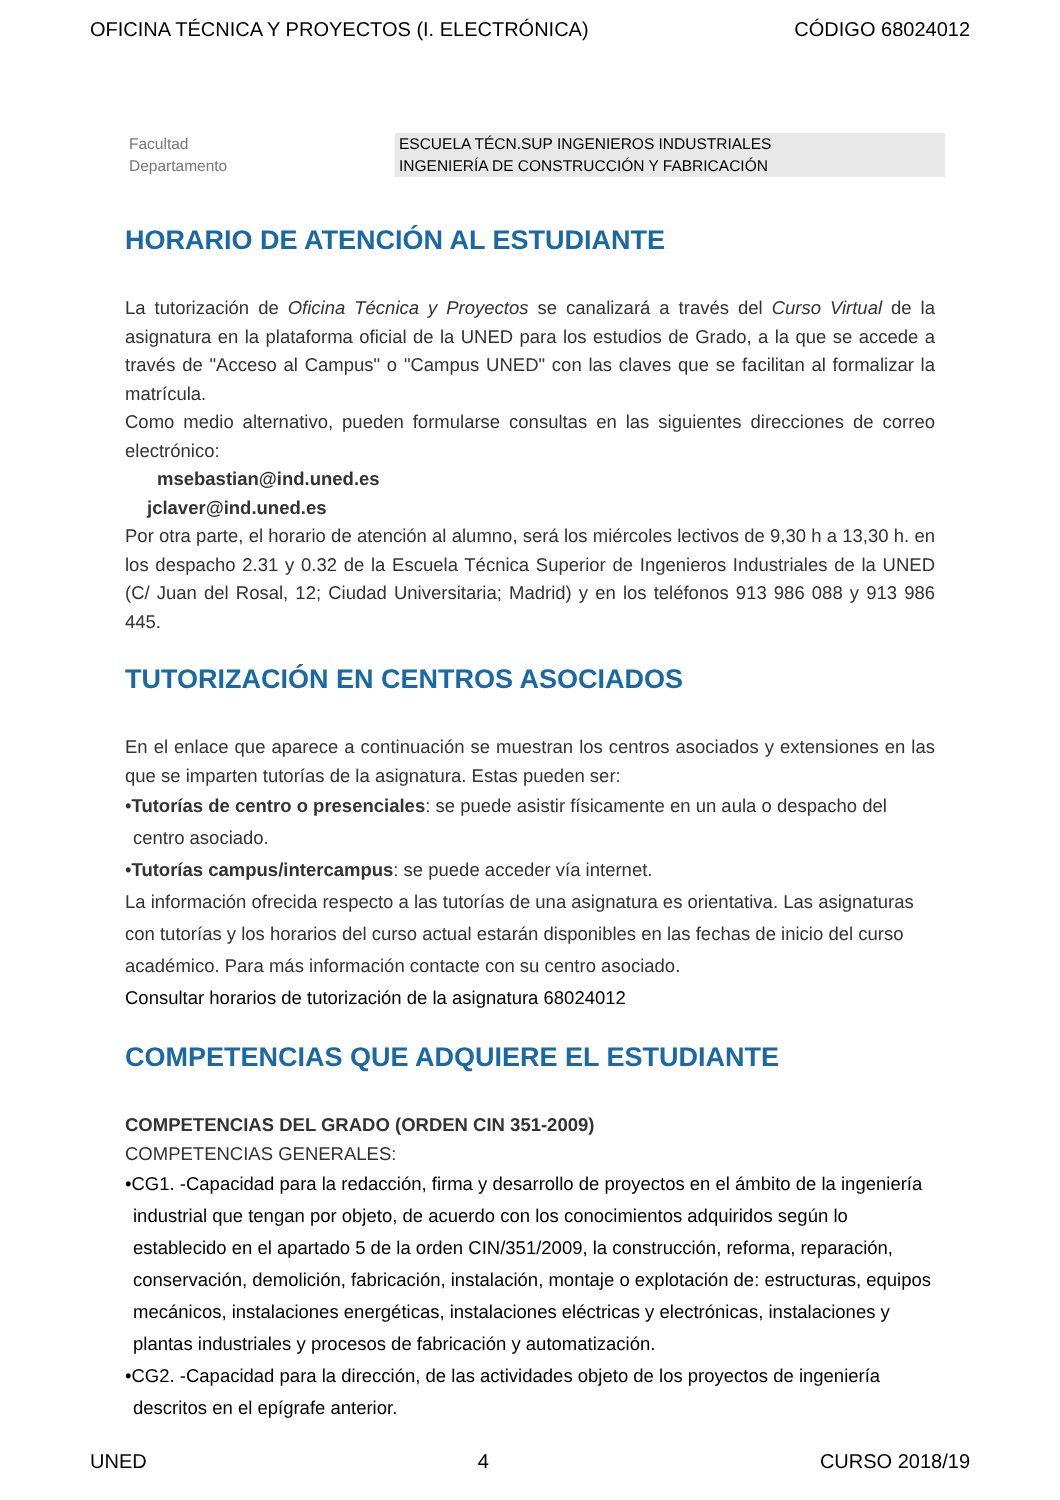OFICINA TÉCNICA Y PROYECTOS (I. ELECTRÓNICA) CÓDIGO 68024012
| Facultad | ESCUELA TÉCN.SUP INGENIEROS INDUSTRIALES |
| Departamento | INGENIERÍA DE CONSTRUCCIÓN Y FABRICACIÓN |
HORARIO DE ATENCIÓN AL ESTUDIANTE
La tutorización de Oficina Técnica y Proyectos se canalizará a través del Curso Virtual de la asignatura en la plataforma oficial de la UNED para los estudios de Grado, a la que se accede a través de "Acceso al Campus" o "Campus UNED" con las claves que se facilitan al formalizar la matrícula.
Como medio alternativo, pueden formularse consultas en las siguientes direcciones de correo electrónico:
msebastian@ind.uned.es
jclaver@ind.uned.es
Por otra parte, el horario de atención al alumno, será los miércoles lectivos de 9,30 h a 13,30 h. en los despacho 2.31 y 0.32 de la Escuela Técnica Superior de Ingenieros Industriales de la UNED (C/ Juan del Rosal, 12; Ciudad Universitaria; Madrid) y en los teléfonos 913 986 088 y 913 986 445.
TUTORIZACIÓN EN CENTROS ASOCIADOS
En el enlace que aparece a continuación se muestran los centros asociados y extensiones en las que se imparten tutorías de la asignatura. Estas pueden ser:
•Tutorías de centro o presenciales: se puede asistir físicamente en un aula o despacho del centro asociado.
•Tutorías campus/intercampus: se puede acceder vía internet.
La información ofrecida respecto a las tutorías de una asignatura es orientativa. Las asignaturas con tutorías y los horarios del curso actual estarán disponibles en las fechas de inicio del curso académico. Para más información contacte con su centro asociado.
Consultar horarios de tutorización de la asignatura 68024012
COMPETENCIAS QUE ADQUIERE EL ESTUDIANTE
COMPETENCIAS DEL GRADO (ORDEN CIN 351-2009)
COMPETENCIAS GENERALES:
•CG1. -Capacidad para la redacción, firma y desarrollo de proyectos en el ámbito de la ingeniería industrial que tengan por objeto, de acuerdo con los conocimientos adquiridos según lo establecido en el apartado 5 de la orden CIN/351/2009, la construcción, reforma, reparación, conservación, demolición, fabricación, instalación, montaje o explotación de: estructuras, equipos mecánicos, instalaciones energéticas, instalaciones eléctricas y electrónicas, instalaciones y plantas industriales y procesos de fabricación y automatización.
•CG2. -Capacidad para la dirección, de las actividades objeto de los proyectos de ingeniería descritos en el epígrafe anterior.
UNED 4 CURSO 2018/19